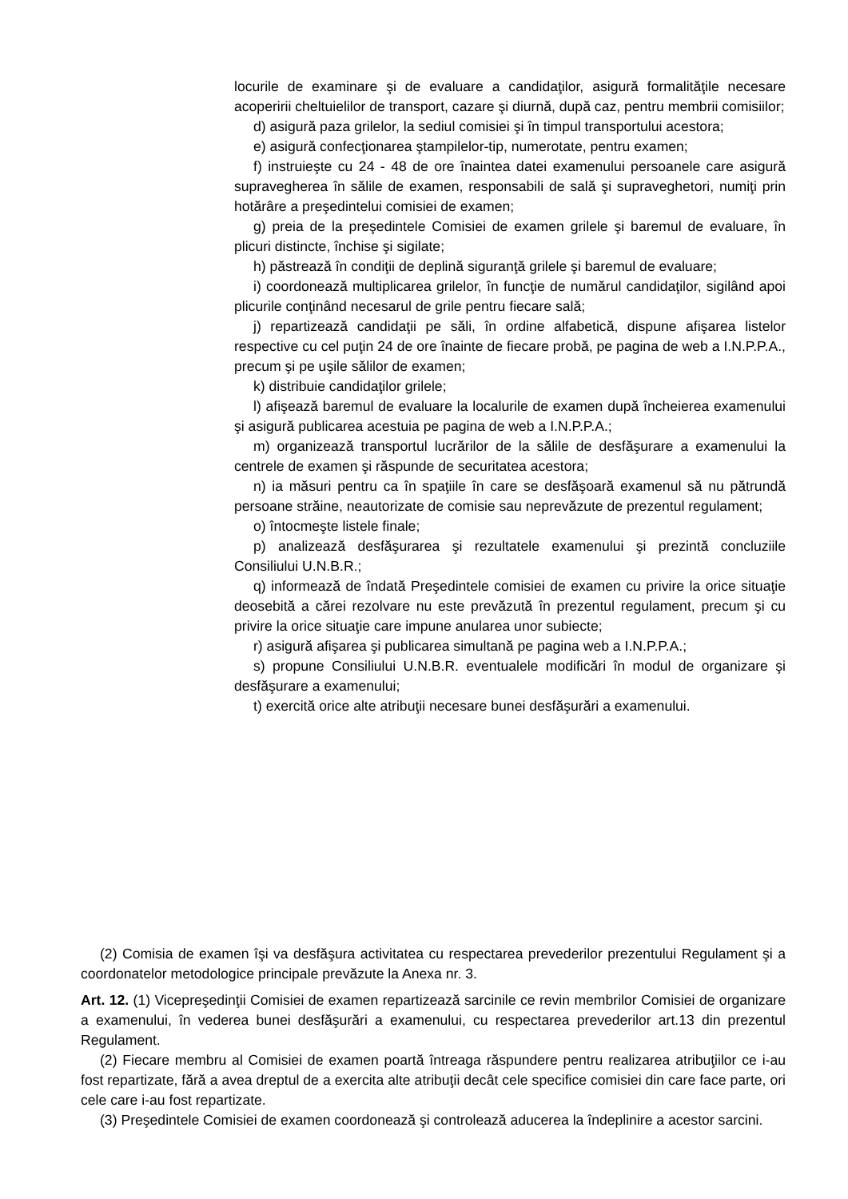locurile de examinare şi de evaluare a candidaţilor, asigură formalităţile necesare acoperirii cheltuielilor de transport, cazare şi diurnă, după caz, pentru membrii comisiilor;
d) asigură paza grilelor, la sediul comisiei şi în timpul transportului acestora;
e) asigură confecţionarea ştampilelor-tip, numerotate, pentru examen;
f) instruieşte cu 24 - 48 de ore înaintea datei examenului persoanele care asigură supravegherea în sălile de examen, responsabili de sală şi supraveghetori, numiţi prin hotărâre a preşedintelui comisiei de examen;
g) preia de la preşedintele Comisiei de examen grilele şi baremul de evaluare, în plicuri distincte, închise şi sigilate;
h) păstrează în condiţii de deplină siguranţă grilele şi baremul de evaluare;
i) coordonează multiplicarea grilelor, în funcţie de numărul candidaţilor, sigilând apoi plicurile conţinând necesarul de grile pentru fiecare sală;
j) repartizează candidaţii pe săli, în ordine alfabetică, dispune afişarea listelor respective cu cel puţin 24 de ore înainte de fiecare probă, pe pagina de web a I.N.P.P.A., precum şi pe uşile sălilor de examen;
k) distribuie candidaţilor grilele;
l) afişează baremul de evaluare la localurile de examen după încheierea examenului şi asigură publicarea acestuia pe pagina de web a I.N.P.P.A.;
m) organizează transportul lucrărilor de la sălile de desfăşurare a examenului la centrele de examen şi răspunde de securitatea acestora;
n) ia măsuri pentru ca în spaţiile în care se desfăşoară examenul să nu pătrundă persoane străine, neautorizate de comisie sau neprevăzute de prezentul regulament;
o) întocmeşte listele finale;
p) analizează desfăşurarea şi rezultatele examenului şi prezintă concluziile Consiliului U.N.B.R.;
q) informează de îndată Preşedintele comisiei de examen cu privire la orice situaţie deosebită a cărei rezolvare nu este prevăzută în prezentul regulament, precum şi cu privire la orice situaţie care impune anularea unor subiecte;
r) asigură afişarea şi publicarea simultană pe pagina web a I.N.P.P.A.;
s) propune Consiliului U.N.B.R. eventualele modificări în modul de organizare şi desfăşurare a examenului;
t) exercită orice alte atribuţii necesare bunei desfăşurări a examenului.
(2) Comisia de examen îşi va desfăşura activitatea cu respectarea prevederilor prezentului Regulament şi a coordonatelor metodologice principale prevăzute la Anexa nr. 3.
Art. 12. (1) Vicepreşedinţii Comisiei de examen repartizează sarcinile ce revin membrilor Comisiei de organizare a examenului, în vederea bunei desfăşurări a examenului, cu respectarea prevederilor art.13 din prezentul Regulament.
(2) Fiecare membru al Comisiei de examen poartă întreaga răspundere pentru realizarea atribuţiilor ce i-au fost repartizate, fără a avea dreptul de a exercita alte atribuţii decât cele specifice comisiei din care face parte, ori cele care i-au fost repartizate.
(3) Preşedintele Comisiei de examen coordonează şi controlează aducerea la îndeplinire a acestor sarcini.